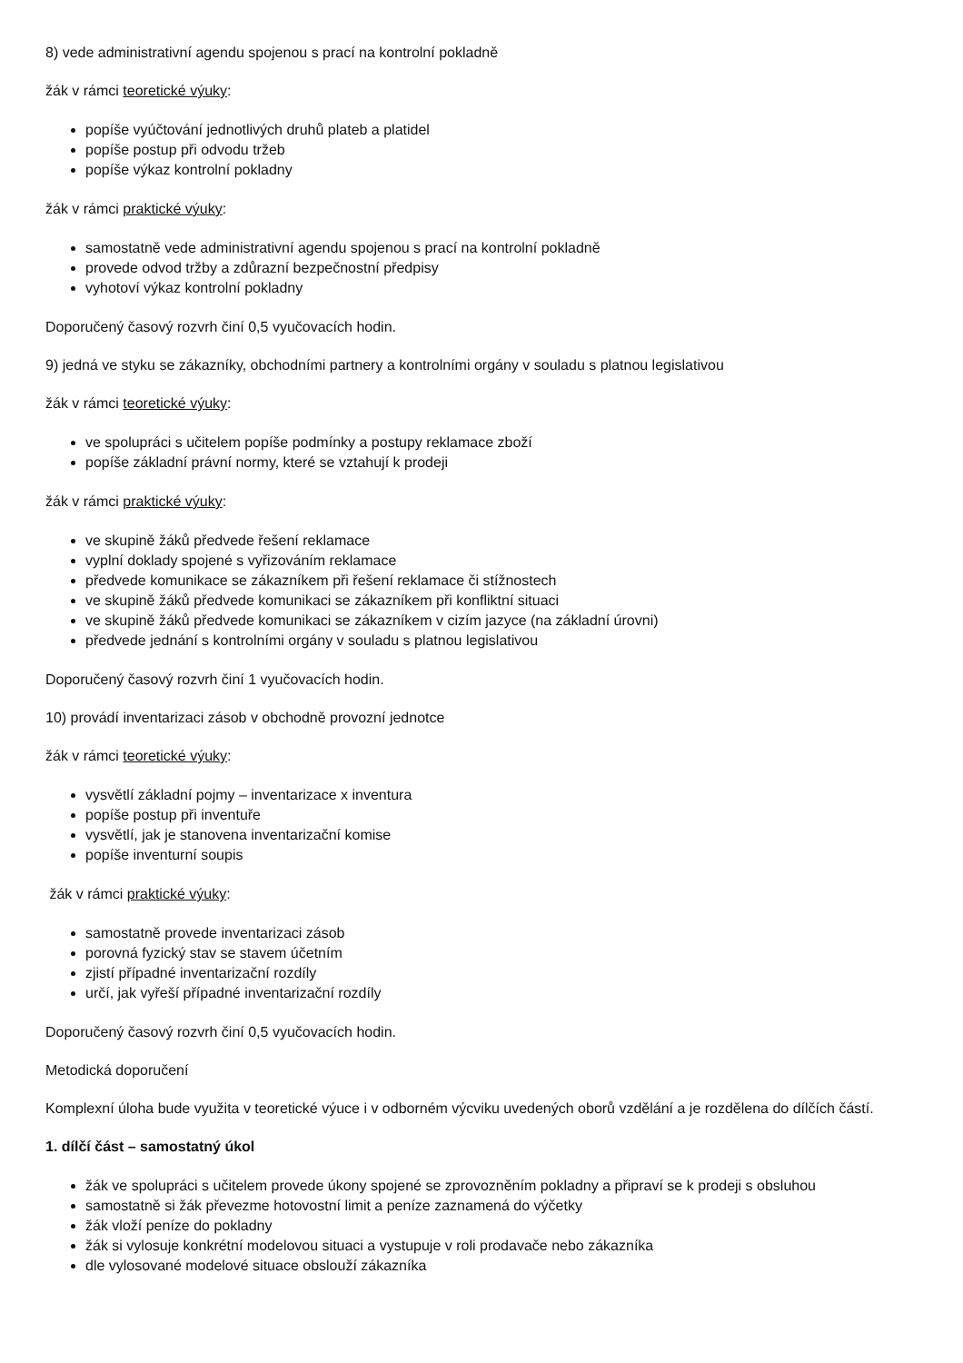8) vede administrativní agendu spojenou s prací na kontrolní pokladně
žák v rámci teoretické výuky:
popíše vyúčtování jednotlivých druhů plateb a platidel
popíše postup při odvodu tržeb
popíše výkaz kontrolní pokladny
žák v rámci praktické výuky:
samostatně vede administrativní agendu spojenou s prací na kontrolní pokladně
provede odvod tržby a zdůrazní bezpečnostní předpisy
vyhotoví výkaz kontrolní pokladny
Doporučený časový rozvrh činí 0,5 vyučovacích hodin.
9) jedná ve styku se zákazníky, obchodními partnery a kontrolními orgány v souladu s platnou legislativou
žák v rámci teoretické výuky:
ve spolupráci s učitelem popíše podmínky a postupy reklamace zboží
popíše základní právní normy, které se vztahují k prodeji
žák v rámci praktické výuky:
ve skupině žáků předvede řešení reklamace
vyplní doklady spojené s vyřizováním reklamace
předvede komunikace se zákazníkem při řešení reklamace či stížnostech
ve skupině žáků předvede komunikaci se zákazníkem při konfliktní situaci
ve skupině žáků předvede komunikaci se zákazníkem v cizím jazyce (na základní úrovni)
předvede jednání s kontrolními orgány v souladu s platnou legislativou
Doporučený časový rozvrh činí 1 vyučovacích hodin.
10) provádí inventarizaci zásob v obchodně provozní jednotce
žák v rámci teoretické výuky:
vysvětlí základní pojmy – inventarizace x inventura
popíše postup při inventuře
vysvětlí, jak je stanovena inventarizační komise
popíše inventurní soupis
žák v rámci praktické výuky:
samostatně provede inventarizaci zásob
porovná fyzický stav se stavem účetním
zjistí případné inventarizační rozdíly
určí, jak vyřeší případné inventarizační rozdíly
Doporučený časový rozvrh činí 0,5 vyučovacích hodin.
Metodická doporučení
Komplexní úloha bude využita v teoretické výuce i v odborném výcviku uvedených oborů vzdělání a je rozdělena do dílčích částí.
1. dílčí část – samostatný úkol
žák ve spolupráci s učitelem provede úkony spojené se zprovozněním pokladny a připraví se k prodeji s obsluhou
samostatně si žák převezme hotovostní limit a peníze zaznamená do výčetky
žák vloží peníze do pokladny
žák si vylosuje konkrétní modelovou situaci a vystupuje v roli prodavače nebo zákazníka
dle vylosované modelové situace obslouží zákazníka